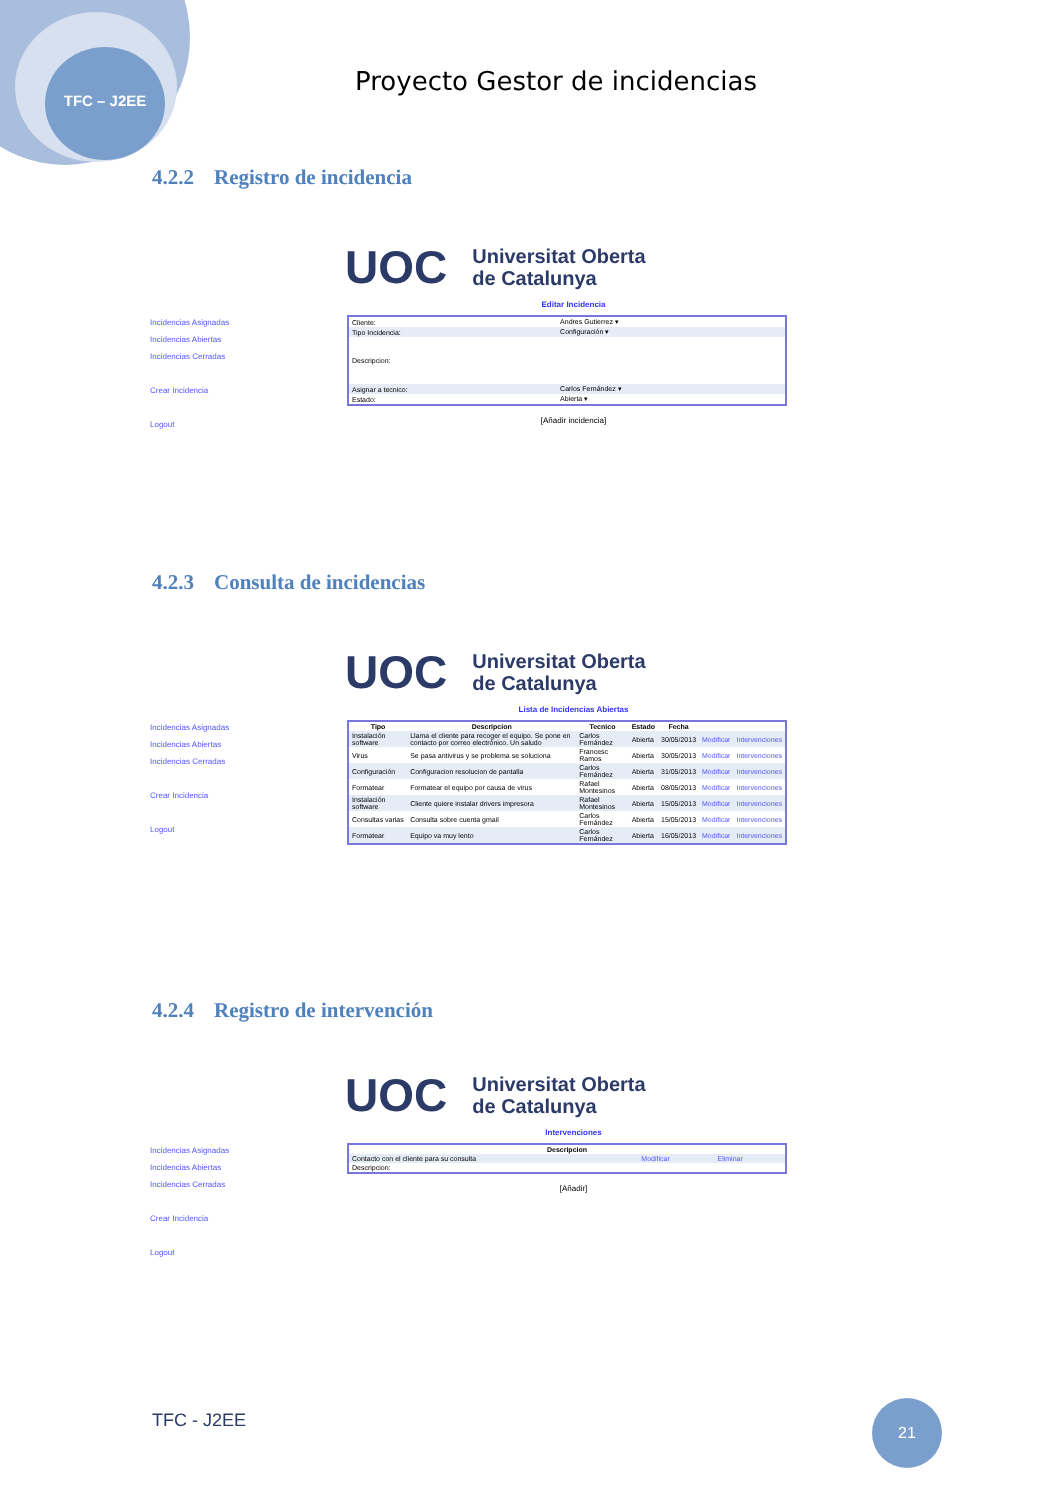TFC – J2EE
Proyecto Gestor de incidencias
4.2.2 Registro de incidencia
UOC Universitat Oberta
de Catalunya
Incidencias Asignadas
Incidencias Abiertas
Incidencias Cerradas
Crear Incidencia
Logout
Editar Incidencia
| Cliente: | Andres Gutierrez ▾ |
| Tipo Incidencia: | Configuración ▾ |
| Descripcion: | |
| Asignar a tecnico: | Carlos Fernández ▾ |
| Estado: | Abierta ▾ |
[Añadir incidencia]
4.2.3 Consulta de incidencias
UOC Universitat Oberta
de Catalunya
Incidencias Asignadas
Incidencias Abiertas
Incidencias Cerradas
Crear Incidencia
Logout
Lista de Incidencias Abiertas
| Tipo | Descripcion | Tecnico | Estado | Fecha | | |
| --- | --- | --- | --- | --- | --- | --- |
| Instalación software | Llama el cliente para recoger el equipo. Se pone en contacto por correo electrónico. Un saludo | Carlos Fernández | Abierta | 30/05/2013 | Modificar | Intervenciones |
| Virus | Se pasa antivirus y se problema se soluciona | Francesc Ramos | Abierta | 30/05/2013 | Modificar | Intervenciones |
| Configuración | Configuracion resolucion de pantalla | Carlos Fernández | Abierta | 31/05/2013 | Modificar | Intervenciones |
| Formatear | Formatear el equipo por causa de virus | Rafael Montesinos | Abierta | 08/05/2013 | Modificar | Intervenciones |
| Instalación software | Cliente quiere instalar drivers impresora | Rafael Montesinos | Abierta | 15/05/2013 | Modificar | Intervenciones |
| Consultas varias | Consulta sobre cuenta gmail | Carlos Fernández | Abierta | 15/05/2013 | Modificar | Intervenciones |
| Formatear | Equipo va muy lento | Carlos Fernández | Abierta | 16/05/2013 | Modificar | Intervenciones |
4.2.4 Registro de intervención
UOC Universitat Oberta
de Catalunya
Incidencias Asignadas
Incidencias Abiertas
Incidencias Cerradas
Crear Incidencia
Logout
Intervenciones
| Descripcion | | |
| --- | --- | --- |
| Contacto con el cliente para su consulta | Modificar | Eliminar |
| Descripcion: | | |
[Añadir]
TFC - J2EE
21